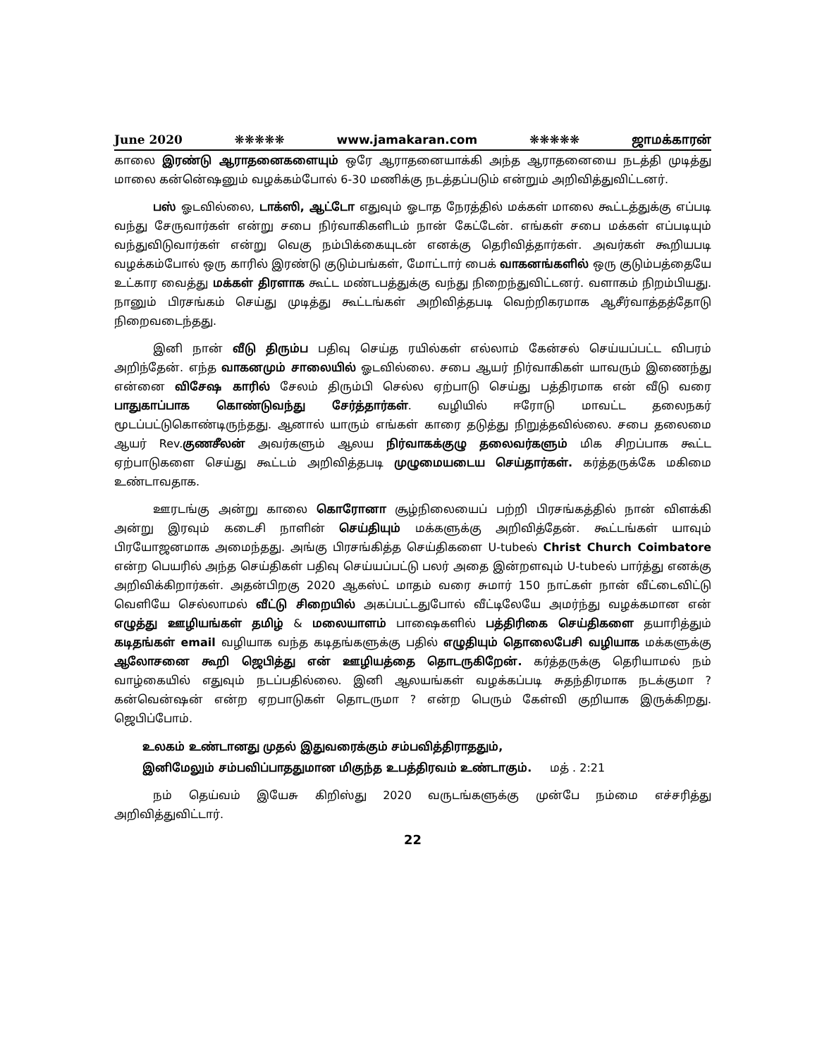June 2020 ❋❋❋❋❋ www.jamakaran.com ❋❋❋❋❋ ஜாமக்காரன்
காலை இரண்டு ஆராதனைகளையும் ஒரே ஆராதனையாக்கி அந்த ஆராதனையை நடத்தி முடித்து மாலை கன்னெ்ஷனும் வழக்கம்போல் 6-30 மணிக்கு நடத்தப்படும் என்றும் அறிவித்துவிட்டனர்.
பஸ் ஓடவில்லை, டாக்ஸி, ஆட்டோ எதுவும் ஓடாத நேரத்தில் மக்கள் மாலை கூட்டத்துக்கு எப்படி வந்து சேருவார்கள் என்று சபை நிர்வாகிகளிடம் நான் கேட்டேன். எங்கள் சபை மக்கள் எப்படியும் வந்துவிடுவார்கள் என்று வெகு நம்பிக்கையுடன் எனக்கு தெரிவித்தார்கள். அவர்கள் கூறியபடி வழக்கம்போல் ஒரு காரில் இரண்டு குடும்பங்கள், மோட்டார் பைக் வாகனங்களில் ஒரு குடும்பத்தையே உட்கார வைத்து மக்கள் திரளாக கூட்ட மண்டபத்துக்கு வந்து நிறைந்துவிட்டனர். வளாகம் நிறம்பியது. நானும் பிரசங்கம் செய்து முடித்து கூட்டங்கள் அறிவித்தபடி வெற்றிகரமாக ஆசீர்வாத்தத்தோடு நிறைவடைந்தது.
இனி நான் வீடு திரும்ப பதிவு செய்த ரயில்கள் எல்லாம் கேன்சல் செய்யப்பட்ட விபரம் அறிந்தேன். எந்த வாகனமும் சாலையில் ஓடவில்லை. சபை ஆயர் நிர்வாகிகள் யாவரும் இணைந்து என்னை விசேஷ காரில் சேலம் திரும்பி செல்ல ஏற்பாடு செய்து பத்திரமாக என் வீடு வரை பாதுகாப்பாக கொண்டுவந்து சேர்த்தார்கள். வழியில் ஈரோடு மாவட்ட தலைநகர் மூடப்பட்டுகொண்டிருந்தது. ஆனால் யாரும் எங்கள் காரை தடுத்து நிறுத்தவில்லை. சபை தலைமை ஆயர் Rev.குணசீலன் அவர்களும் ஆலய நிர்வாகக்குழு தலைவர்களும் மிக சிறப்பாக கூட்ட ஏற்பாடுகளை செய்து கூட்டம் அறிவித்தபடி முழுமையடைய செய்தார்கள். கர்த்தருக்கே மகிமை உண்டாவதாக.
ஊரடங்கு அன்று காலை கொரோனா சூழ்நிலையைப் பற்றி பிரசங்கத்தில் நான் விளக்கி அன்று இரவும் கடைசி நாளின் செய்தியும் மக்களுக்கு அறிவித்தேன். கூட்டங்கள் யாவும் பிரயோஜனமாக அமைந்தது. அங்கு பிரசங்கித்த செய்திகளை U-tubeல் Christ Church Coimbatore என்ற பெயரில் அந்த செய்திகள் பதிவு செய்யப்பட்டு பலர் அதை இன்றளவும் U-tubeல் பார்த்து எனக்கு அறிவிக்கிறார்கள். அதன்பிறகு 2020 ஆகஸ்ட் மாதம் வரை சுமார் 150 நாட்கள் நான் வீட்டைவிட்டு வெளியே செல்லாமல் வீட்டு சிறையில் அகப்பட்டதுபோல் வீட்டிலேயே அமர்ந்து வழக்கமான என் எழுத்து ஊழியங்கள் தமிழ் & மலையாளம் பாஷைகளில் பத்திரிகை செய்திகளை தயாரித்தும் கடிதங்கள் email வழியாக வந்த கடிதங்களுக்கு பதில் எழுதியும் தொலைபேசி வழியாக மக்களுக்கு ஆலோசனை கூறி ஜெபித்து என் ஊழியத்தை தொடருகிறேன். கர்த்தருக்கு தெரியாமல் நம் வாழ்கையில் எதுவும் நடப்பதில்லை. இனி ஆலயங்கள் வழக்கப்படி சுதந்திரமாக நடக்குமா ? கன்வென்ஷன் என்ற ஏறபாடுகள் தொடருமா ? என்ற பெரும் கேள்வி குறியாக இருக்கிறது. ஜெபிப்போம்.
உலகம் உண்டானது முதல் இதுவரைக்கும் சம்பவித்திராததும்,
இனிமேலும் சம்பவிப்பாததுமான மிகுந்த உபத்திரவம் உண்டாகும். மத் . 2:21
நம் தெய்வம் இயேசு கிறிஸ்து 2020 வருடங்களுக்கு முன்பே நம்மை எச்சரித்து அறிவித்துவிட்டார்.
22